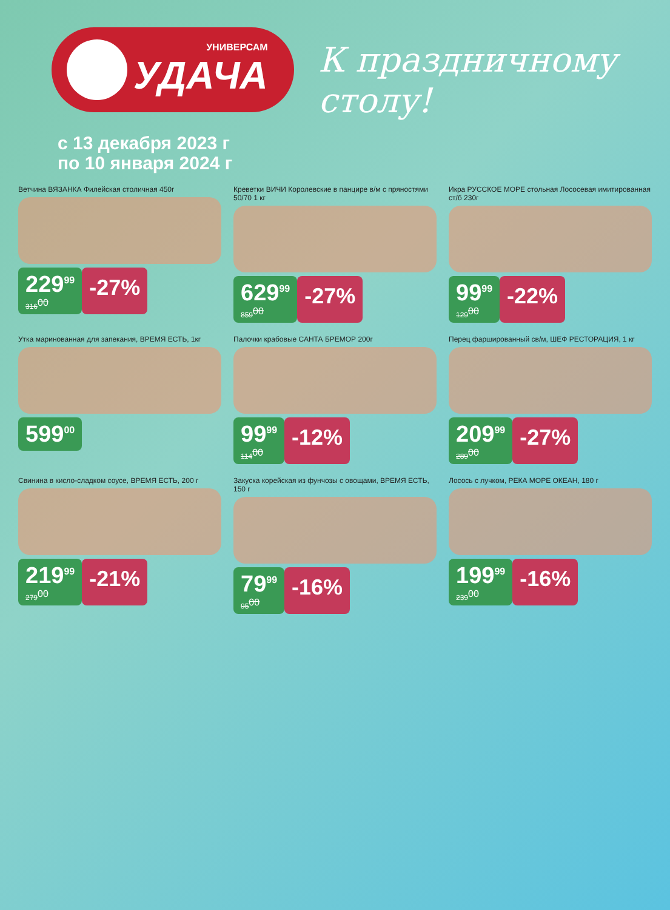УНИВЕРСАМ
УДАЧА
К праздничному
столу!
с 13 декабря 2023 г
по 10 января 2024 г
Ветчина ВЯЗАНКА Филейская столичная 450г
229<sup>99</sup>
316<sup>00</sup>
-27%
Креветки ВИЧИ Королевские в панцире в/м с пряностями 50/70 1 кг
629<sup>99</sup>
859<sup>00</sup>
-27%
Икра РУССКОЕ МОРЕ стольная Лососевая имитированная ст/б 230г
99<sup>99</sup>
129<sup>00</sup>
-22%
Утка маринованная для запекания, ВРЕМЯ ЕСТЬ, 1кг
599<sup>00</sup>
Палочки крабовые САНТА БРЕМОР 200г
99<sup>99</sup>
114<sup>00</sup>
-12%
Перец фаршированный св/м, ШЕФ РЕСТОРАЦИЯ, 1 кг
209<sup>99</sup>
289<sup>00</sup>
-27%
Свинина в кисло-сладком соусе, ВРЕМЯ ЕСТЬ, 200 г
219<sup>99</sup>
279<sup>00</sup>
-21%
Закуска корейская из фунчозы с овощами, ВРЕМЯ ЕСТЬ, 150 г
79<sup>99</sup>
95<sup>00</sup>
-16%
Лосось с лучком, РЕКА МОРЕ ОКЕАН, 180 г
199<sup>99</sup>
239<sup>00</sup>
-16%